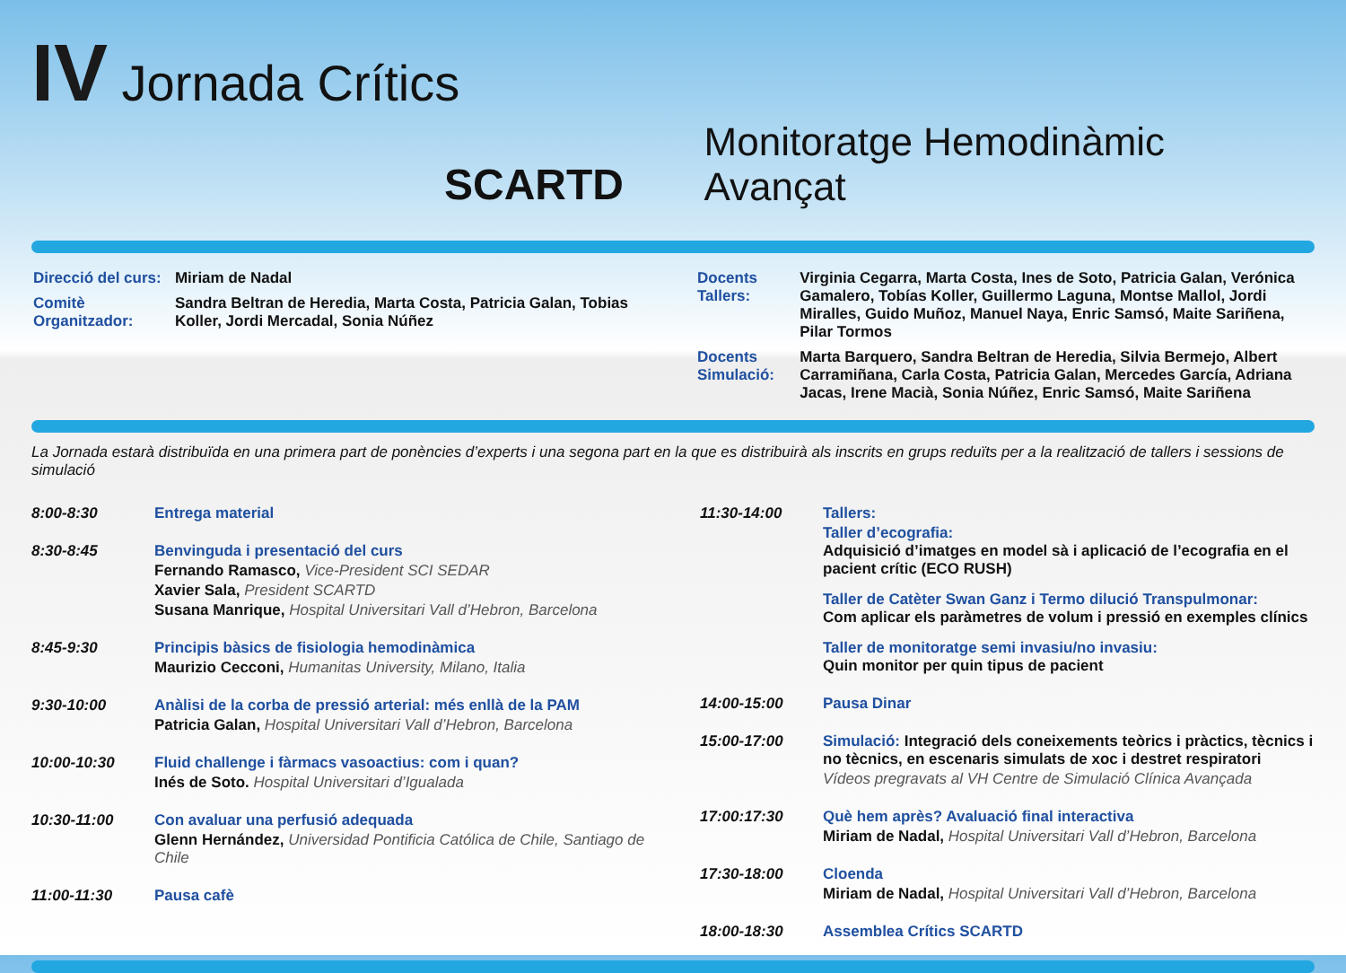IV Jornada Crítics
SCARTD
Monitoratge Hemodinàmic Avançat
| Direcció del curs: | Miriam de Nadal |
| Comitè Organitzador: | Sandra Beltran de Heredia, Marta Costa, Patricia Galan, Tobias Koller, Jordi Mercadal, Sonia Núñez |
| Docents Tallers: | Virginia Cegarra, Marta Costa, Ines de Soto, Patricia Galan, Verónica Gamalero, Tobías Koller, Guillermo Laguna, Montse Mallol, Jordi Miralles, Guido Muñoz, Manuel Naya, Enric Samsó, Maite Sariñena, Pilar Tormos |
| Docents Simulació: | Marta Barquero, Sandra Beltran de Heredia, Silvia Bermejo, Albert Carramiñana, Carla Costa, Patricia Galan, Mercedes García, Adriana Jacas, Irene Macià, Sonia Núñez, Enric Samsó, Maite Sariñena |
La Jornada estarà distribuïda en una primera part de ponències d’experts i una segona part en la que es distribuirà als inscrits en grups reduïts per a la realització de tallers i sessions de simulació
8:00-8:30 Entrega material
8:30-8:45 Benvinguda i presentació del curs
Fernando Ramasco, Vice-President SCI SEDAR
Xavier Sala, President SCARTD
Susana Manrique, Hospital Universitari Vall d’Hebron, Barcelona
8:45-9:30 Principis bàsics de fisiologia hemodinàmica
Maurizio Cecconi, Humanitas University, Milano, Italia
9:30-10:00 Anàlisi de la corba de pressió arterial: més enllà de la PAM
Patricia Galan, Hospital Universitari Vall d’Hebron, Barcelona
10:00-10:30 Fluid challenge i fàrmacs vasoactius: com i quan?
Inés de Soto. Hospital Universitari d’Igualada
10:30-11:00 Con avaluar una perfusió adequada
Glenn Hernández, Universidad Pontificia Católica de Chile, Santiago de Chile
11:00-11:30 Pausa cafè
11:30-14:00 Tallers:
Taller d’ecografia:
Adquisició d’imatges en model sà i aplicació de l’ecografia en el pacient crític (ECO RUSH)
Taller de Catèter Swan Ganz i Termo dilució Transpulmonar:
Com aplicar els paràmetres de volum i pressió en exemples clínics
Taller de monitoratge semi invasiu/no invasiu:
Quin monitor per quin tipus de pacient
14:00-15:00 Pausa Dinar
15:00-17:00 Simulació: Integració dels coneixements teòrics i pràctics, tècnics i no tècnics, en escenaris simulats de xoc i destret respiratori
Vídeos pregravats al VH Centre de Simulació Clínica Avançada
17:00:17:30 Què hem après? Avaluació final interactiva
Miriam de Nadal, Hospital Universitari Vall d’Hebron, Barcelona
17:30-18:00 Cloenda
Miriam de Nadal, Hospital Universitari Vall d’Hebron, Barcelona
18:00-18:30 Assemblea Crítics SCARTD